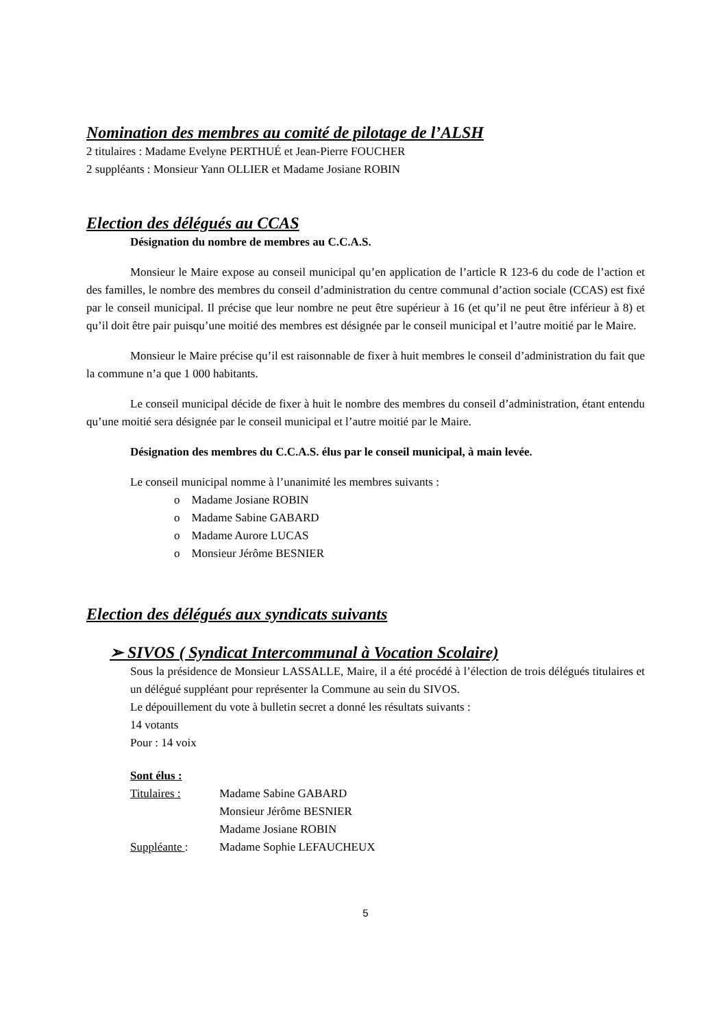Nomination des membres au comité de pilotage de l’ALSH
2 titulaires : Madame Evelyne PERTHUÉ et Jean-Pierre FOUCHER
2 suppléants : Monsieur Yann OLLIER et Madame Josiane ROBIN
Election des délégués au CCAS
Désignation du nombre de membres au C.C.A.S.
Monsieur le Maire expose au conseil municipal qu’en application de l’article R 123-6 du code de l’action et des familles, le nombre des membres du conseil d’administration du centre communal d’action sociale (CCAS) est fixé par le conseil municipal. Il précise que leur nombre ne peut être supérieur à 16 (et qu’il ne peut être inférieur à 8) et qu’il doit être pair puisqu’une moitié des membres est désignée par le conseil municipal et l’autre moitié par le Maire.
Monsieur le Maire précise qu’il est raisonnable de fixer à huit membres le conseil d’administration du fait que la commune n’a que 1 000 habitants.
Le conseil municipal décide de fixer à huit le nombre des membres du conseil d’administration, étant entendu qu’une moitié sera désignée par le conseil municipal et l’autre moitié par le Maire.
Désignation des membres du C.C.A.S. élus par le conseil municipal, à main levée.
Le conseil municipal nomme à l’unanimité les membres suivants :
o Madame Josiane ROBIN
o Madame Sabine GABARD
o Madame Aurore LUCAS
o Monsieur Jérôme BESNIER
Election des délégués aux syndicats suivants
➢ SIVOS ( Syndicat Intercommunal à Vocation Scolaire)
Sous la présidence de Monsieur LASSALLE, Maire, il a été procédé à l’élection de trois délégués titulaires et un délégué suppléant pour représenter la Commune au sein du SIVOS.
Le dépouillement du vote à bulletin secret a donné les résultats suivants :
14 votants
Pour : 14 voix
Sont élus :
Titulaires : Madame Sabine GABARD
Monsieur Jérôme BESNIER
Madame Josiane ROBIN
Suppléante : Madame Sophie LEFAUCHEUX
5